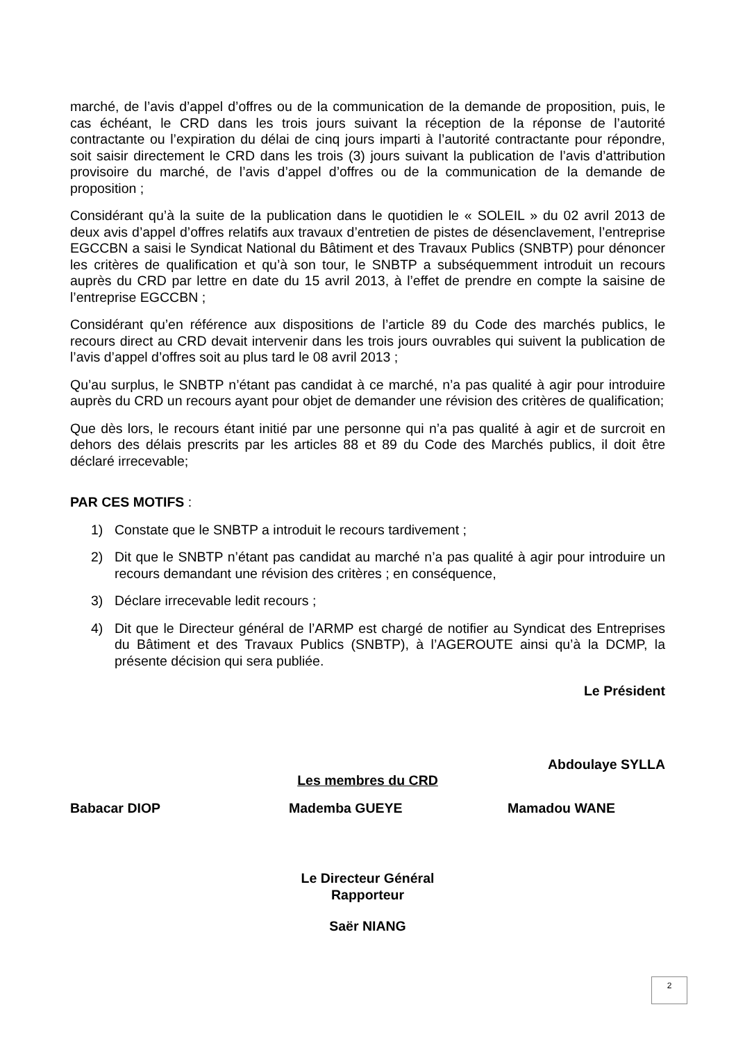marché, de l’avis d’appel d’offres ou de la communication de la demande de proposition, puis, le cas échéant, le CRD dans les trois jours suivant la réception de la réponse de l’autorité contractante ou l’expiration du délai de cinq jours imparti à l’autorité contractante pour répondre, soit saisir directement le CRD dans les trois (3) jours suivant la publication de l’avis d’attribution provisoire du marché, de l’avis d’appel d’offres ou de la communication de la demande de proposition ;
Considérant qu’à la suite de la publication dans le quotidien le « SOLEIL » du 02 avril 2013 de deux avis d’appel d’offres relatifs aux travaux d’entretien de pistes de désenclavement, l’entreprise EGCCBN a saisi le Syndicat National du Bâtiment et des Travaux Publics (SNBTP) pour dénoncer les critères de qualification et qu’à son tour, le SNBTP a subséquemment introduit un recours auprès du CRD par lettre en date du 15 avril 2013, à l’effet de prendre en compte la saisine de l’entreprise EGCCBN ;
Considérant qu’en référence aux dispositions de l’article 89 du Code des marchés publics, le recours direct au CRD devait intervenir dans les trois jours ouvrables qui suivent la publication de l’avis d’appel d’offres soit au plus tard le 08 avril 2013 ;
Qu’au surplus, le SNBTP n’étant pas candidat à ce marché, n’a pas qualité à agir pour introduire auprès du CRD un recours ayant pour objet de demander une révision des critères de qualification;
Que dès lors, le recours étant initié par une personne qui n’a pas qualité à agir et de surcroit en dehors des délais prescrits par les articles 88 et 89 du Code des Marchés publics, il doit être déclaré irrecevable;
PAR CES MOTIFS :
1) Constate que le SNBTP a introduit le recours tardivement ;
2) Dit que le SNBTP n’étant pas candidat au marché n’a pas qualité à agir pour introduire un recours demandant une révision des critères ; en conséquence,
3) Déclare irrecevable ledit recours ;
4) Dit que le Directeur général de l’ARMP est chargé de notifier au Syndicat des Entreprises du Bâtiment et des Travaux Publics (SNBTP), à l’AGEROUTE ainsi qu’à la DCMP, la présente décision qui sera publiée.
Le Président
Abdoulaye SYLLA
Les membres du CRD
Babacar DIOP Mademba GUEYE Mamadou WANE
Le Directeur Général
Rapporteur
Saër NIANG
2